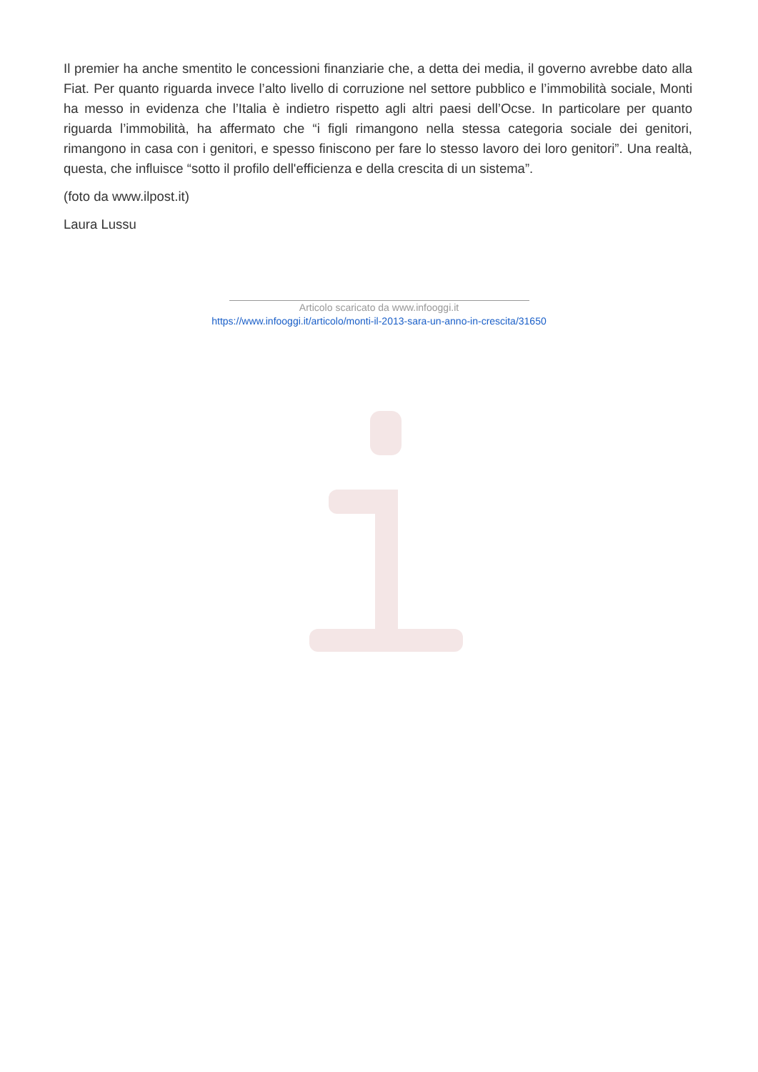Il premier ha anche smentito le concessioni finanziarie che, a detta dei media, il governo avrebbe dato alla Fiat. Per quanto riguarda invece l’alto livello di corruzione nel settore pubblico e l’immobilità sociale, Monti ha messo in evidenza che l’Italia è indietro rispetto agli altri paesi dell’Ocse. In particolare per quanto riguarda l’immobilità, ha affermato che “i figli rimangono nella stessa categoria sociale dei genitori, rimangono in casa con i genitori, e spesso finiscono per fare lo stesso lavoro dei loro genitori”. Una realtà, questa, che influisce “sotto il profilo dell'efficienza e della crescita di un sistema”.
(foto da www.ilpost.it)
Laura Lussu
Articolo scaricato da www.infooggi.it
https://www.infooggi.it/articolo/monti-il-2013-sara-un-anno-in-crescita/31650